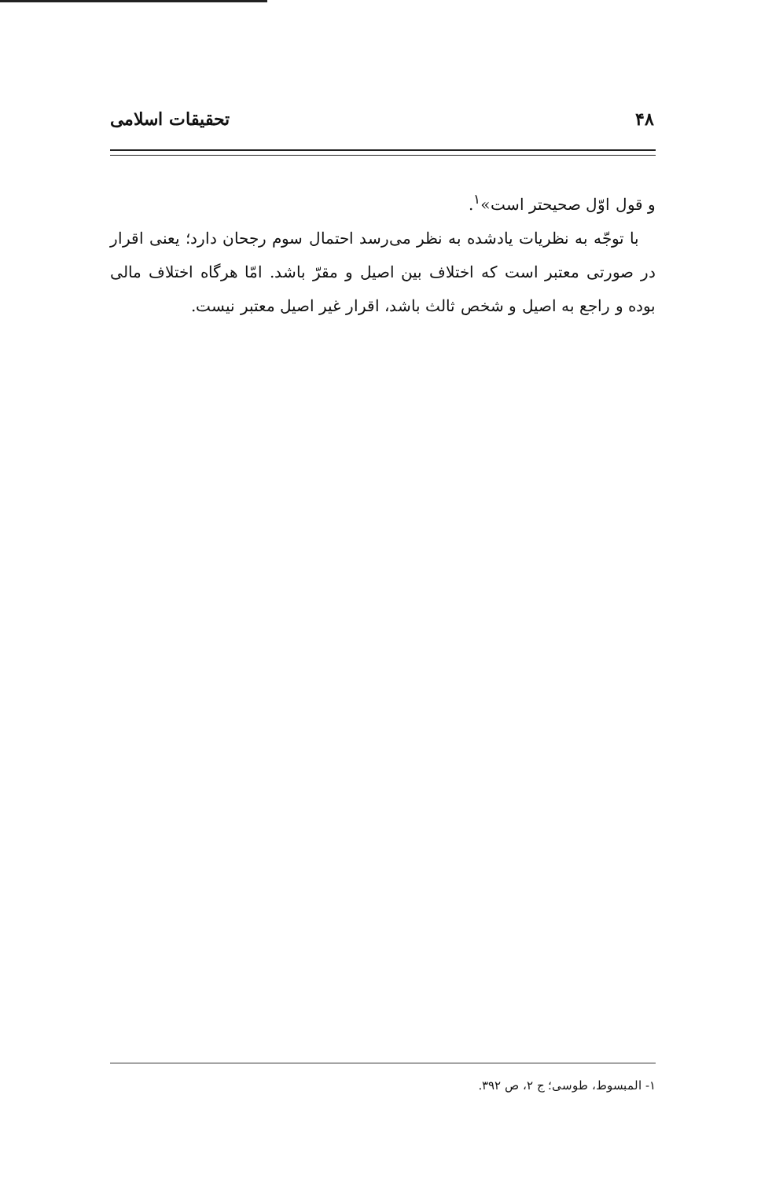۴۸ تحقیقات اسلامی
و قول اوّل صحیحتر است»<sup>۱</sup>.
با توجّه به نظریات یادشده به نظر می‌رسد احتمال سوم رجحان دارد؛ یعنی اقرار در صورتی معتبر است که اختلاف بین اصیل و مقرّ باشد. امّا هرگاه اختلاف مالی بوده و راجع به اصیل و شخص ثالث باشد، اقرار غیر اصیل معتبر نیست.
۱- المبسوط، طوسی؛ ج ۲، ص ۳۹۲.